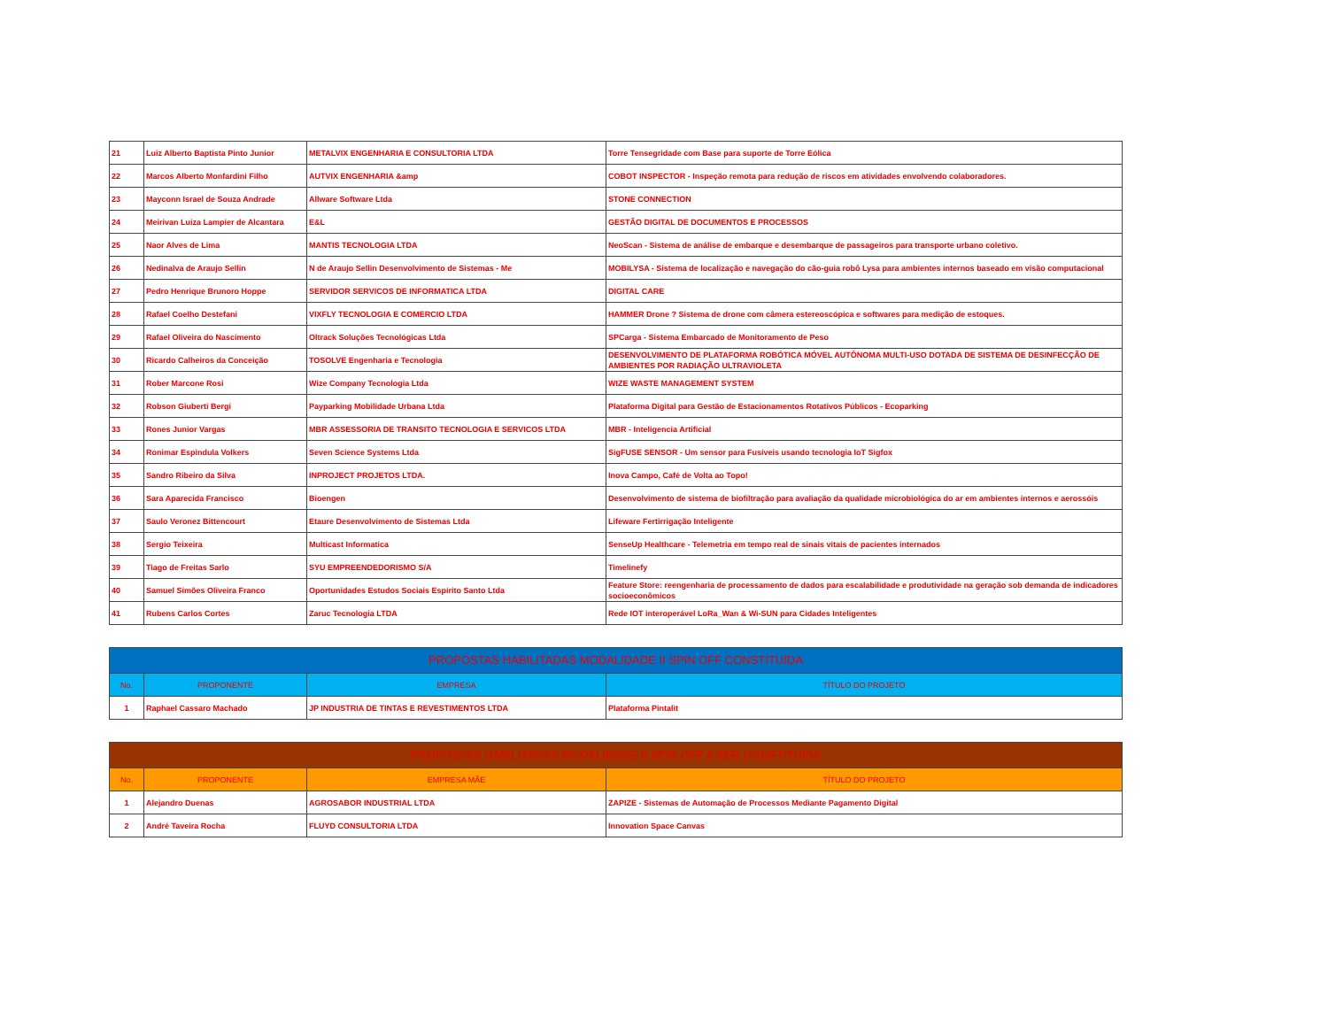| 21 | Luiz Alberto Baptista Pinto Junior | METALVIX ENGENHARIA E CONSULTORIA LTDA | Torre Tensegridade com Base para suporte de Torre Eólica |
| 22 | Marcos Alberto Monfardini Filho | AUTVIX ENGENHARIA &amp | COBOT INSPECTOR - Inspeção remota para redução de riscos em atividades envolvendo colaboradores. |
| 23 | Mayconn Israel de Souza Andrade | Allware Software Ltda | STONE CONNECTION |
| 24 | Meirivan Luiza Lampier de Alcantara | E&L | GESTÃO DIGITAL DE DOCUMENTOS E PROCESSOS |
| 25 | Naor Alves de Lima | MANTIS TECNOLOGIA LTDA | NeoScan - Sistema de análise de embarque e desembarque de passageiros para transporte urbano coletivo. |
| 26 | Nedinalva de Araujo Sellin | N de Araujo Sellin Desenvolvimento de Sistemas - Me | MOBILYSA - Sistema de localização e navegação do cão-guia robô Lysa para ambientes internos baseado em visão computacional |
| 27 | Pedro Henrique Brunoro Hoppe | SERVIDOR SERVICOS DE INFORMATICA LTDA | DIGITAL CARE |
| 28 | Rafael Coelho Destefani | VIXFLY TECNOLOGIA E COMERCIO LTDA | HAMMER Drone ? Sistema de drone com câmera estereoscópica e softwares para medição de estoques. |
| 29 | Rafael Oliveira do Nascimento | Oltrack Soluções Tecnológicas Ltda | SPCarga - Sistema Embarcado de Monitoramento de Peso |
| 30 | Ricardo Calheiros da Conceição | TOSOLVE Engenharia e Tecnologia | DESENVOLVIMENTO DE PLATAFORMA ROBÓTICA MÓVEL AUTÔNOMA MULTI-USO DOTADA DE SISTEMA DE DESINFECÇÃO DE AMBIENTES POR RADIAÇÃO ULTRAVIOLETA |
| 31 | Rober Marcone Rosi | Wize Company Tecnologia Ltda | WIZE WASTE MANAGEMENT SYSTEM |
| 32 | Robson Giuberti Bergi | Payparking Mobilidade Urbana Ltda | Plataforma Digital para Gestão de Estacionamentos Rotativos Públicos - Ecoparking |
| 33 | Rones Junior Vargas | MBR ASSESSORIA DE TRANSITO TECNOLOGIA E SERVICOS LTDA | MBR - Inteligencia Artificial |
| 34 | Ronimar Espindula Volkers | Seven Science Systems Ltda | SigFUSE SENSOR - Um sensor para Fusíveis usando tecnologia IoT Sigfox |
| 35 | Sandro Ribeiro da Silva | INPROJECT PROJETOS LTDA. | Inova Campo, Café de Volta ao Topo! |
| 36 | Sara Aparecida Francisco | Bioengen | Desenvolvimento de sistema de biofiltração para avaliação da qualidade microbiológica do ar em ambientes internos e aerossóis |
| 37 | Saulo Veronez Bittencourt | Etaure Desenvolvimento de Sistemas Ltda | Lifeware Fertirrigação Inteligente |
| 38 | Sergio Teixeira | Multicast Informatica | SenseUp Healthcare - Telemetria em tempo real de sinais vitais de pacientes internados |
| 39 | Tiago de Freitas Sarlo | SYU EMPREENDEDORISMO S/A | Timelinefy |
| 40 | Samuel Simões Oliveira Franco | Oportunidades Estudos Sociais Espírito Santo Ltda | Feature Store: reengenharia de processamento de dados para escalabilidade e produtividade na geração sob demanda de indicadores socioeconômicos |
| 41 | Rubens Carlos Cortes | Zaruc Tecnologia LTDA | Rede IOT interoperável LoRa_Wan & Wi-SUN para Cidades Inteligentes |
| PROPOSTAS HABILITADAS MODALIDADE II SPIN OFF CONSTITUÍDA | | | |
| --- | --- | --- | --- |
| No. | PROPONENTE | EMPRESA | TÍTULO DO PROJETO |
| 1 | Raphael Cassaro Machado | JP INDUSTRIA DE TINTAS E REVESTIMENTOS LTDA | Plataforma Pintalit |
| PROPOSTAS HABILITADAS MODALIDADE II SPIN OFF A SER CONSTITUÍDA | | | |
| --- | --- | --- | --- |
| No. | PROPONENTE | EMPRESA MÃE | TÍTULO DO PROJETO |
| 1 | Alejandro Duenas | AGROSABOR INDUSTRIAL LTDA | ZAPIZE - Sistemas de Automação de Processos Mediante Pagamento Digital |
| 2 | André Taveira Rocha | FLUYD CONSULTORIA LTDA | Innovation Space Canvas |